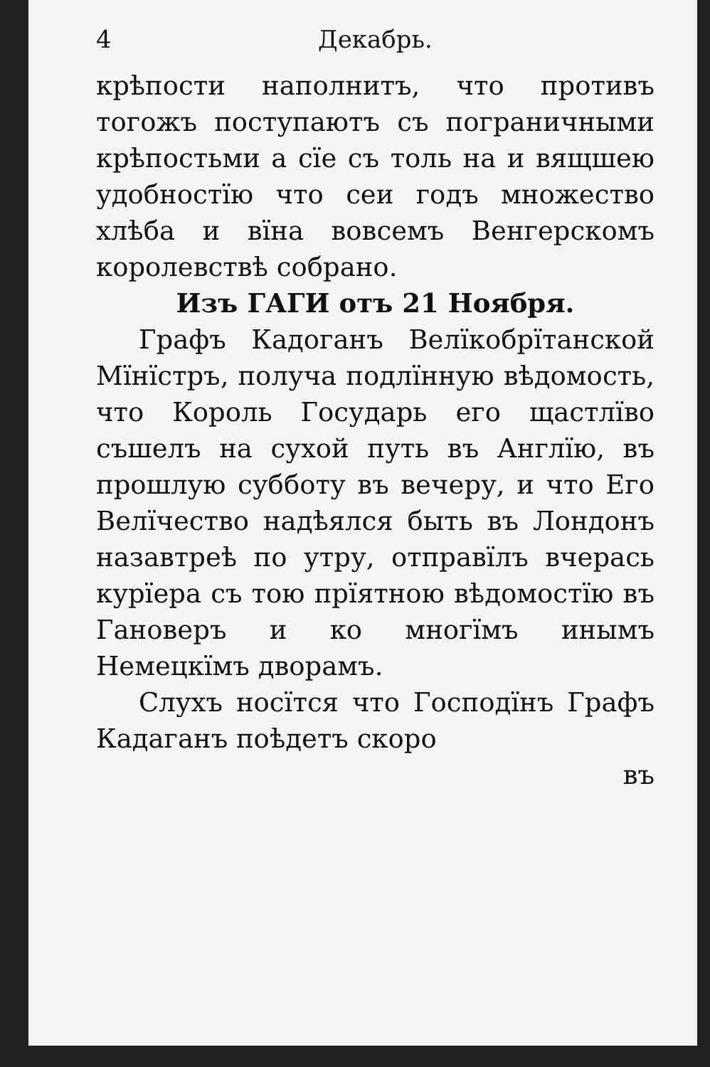4 Декабрь.
крѣпости наполнитъ, что противъ тогожъ поступаютъ съ пограничными крѣпостьми а сїе съ толь на и вящшею удобностїю что сеи годъ множество хлѣба и вїна вовсемъ Венгерскомъ королевствѣ собрано.
Изъ ГАГИ отъ 21 Ноября.
Графъ Кадоганъ Велїкобрїтанской Мїнїстръ, получа подлїнную вѣдомость, что Король Государь его щастлїво съшелъ на сухой путь въ Англїю, въ прошлую субботу въ вечеру, и что Его Велїчество надѣялся быть въ Лондонъ назавтреѣ по утру, отправїлъ вчерась курїера съ тою прїятною вѣдомостїю въ Гановеръ и ко многїмъ инымъ Немецкїмъ дворамъ.
Слухъ носїтся что Господїнъ Графъ Кадаганъ поѣдетъ скоро
въ